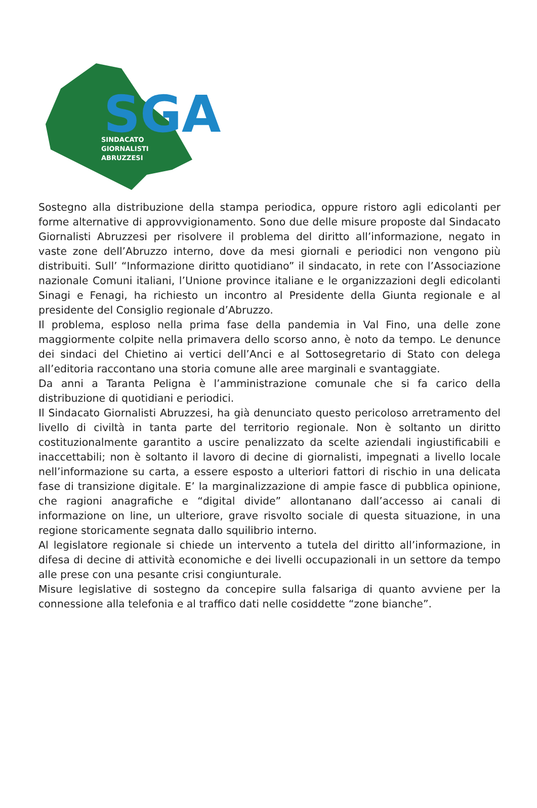SGA
SINDACATO
GIORNALISTI
ABRUZZESI
Sostegno alla distribuzione della stampa periodica, oppure ristoro agli edicolanti per forme alternative di approvvigionamento. Sono due delle misure proposte dal Sindacato Giornalisti Abruzzesi per risolvere il problema del diritto all’informazione, negato in vaste zone dell’Abruzzo interno, dove da mesi giornali e periodici non vengono più distribuiti. Sull’ “Informazione diritto quotidiano” il sindacato, in rete con l’Associazione nazionale Comuni italiani, l’Unione province italiane e le organizzazioni degli edicolanti Sinagi e Fenagi, ha richiesto un incontro al Presidente della Giunta regionale e al presidente del Consiglio regionale d’Abruzzo.
Il problema, esploso nella prima fase della pandemia in Val Fino, una delle zone maggiormente colpite nella primavera dello scorso anno, è noto da tempo. Le denunce dei sindaci del Chietino ai vertici dell’Anci e al Sottosegretario di Stato con delega all’editoria raccontano una storia comune alle aree marginali e svantaggiate.
Da anni a Taranta Peligna è l’amministrazione comunale che si fa carico della distribuzione di quotidiani e periodici.
Il Sindacato Giornalisti Abruzzesi, ha già denunciato questo pericoloso arretramento del livello di civiltà in tanta parte del territorio regionale. Non è soltanto un diritto costituzionalmente garantito a uscire penalizzato da scelte aziendali ingiustificabili e inaccettabili; non è soltanto il lavoro di decine di giornalisti, impegnati a livello locale nell’informazione su carta, a essere esposto a ulteriori fattori di rischio in una delicata fase di transizione digitale. E’ la marginalizzazione di ampie fasce di pubblica opinione, che ragioni anagrafiche e “digital divide” allontanano dall’accesso ai canali di informazione on line, un ulteriore, grave risvolto sociale di questa situazione, in una regione storicamente segnata dallo squilibrio interno.
Al legislatore regionale si chiede un intervento a tutela del diritto all’informazione, in difesa di decine di attività economiche e dei livelli occupazionali in un settore da tempo alle prese con una pesante crisi congiunturale.
Misure legislative di sostegno da concepire sulla falsariga di quanto avviene per la connessione alla telefonia e al traffico dati nelle cosiddette “zone bianche”.